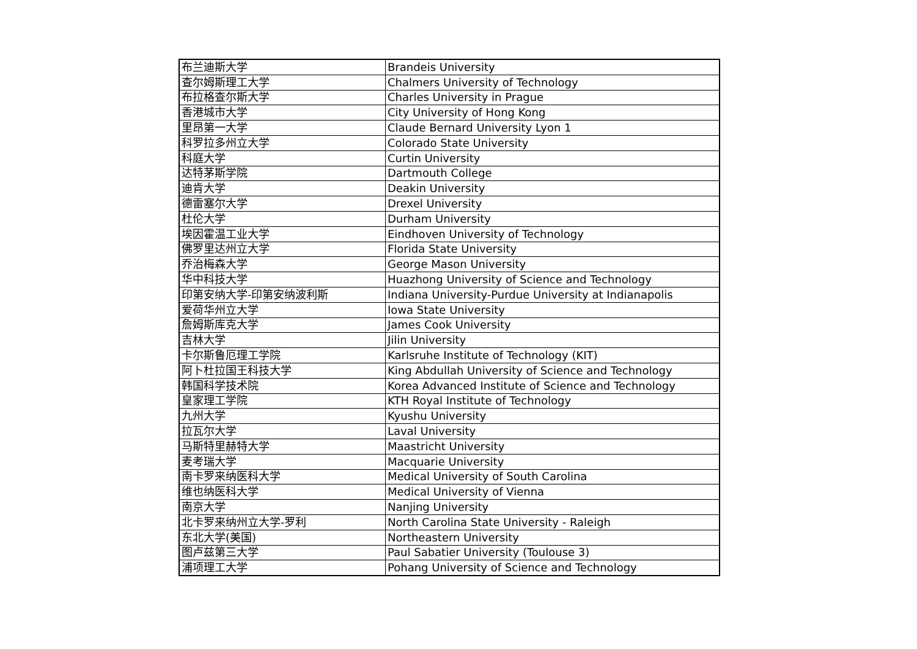| 布兰迪斯大学 | Brandeis University |
| 查尔姆斯理工大学 | Chalmers University of Technology |
| 布拉格查尔斯大学 | Charles University in Prague |
| 香港城市大学 | City University of Hong Kong |
| 里昂第一大学 | Claude Bernard University Lyon 1 |
| 科罗拉多州立大学 | Colorado State University |
| 科庭大学 | Curtin University |
| 达特茅斯学院 | Dartmouth College |
| 迪肯大学 | Deakin University |
| 德雷塞尔大学 | Drexel University |
| 杜伦大学 | Durham University |
| 埃因霍温工业大学 | Eindhoven University of Technology |
| 佛罗里达州立大学 | Florida State University |
| 乔治梅森大学 | George Mason University |
| 华中科技大学 | Huazhong University of Science and Technology |
| 印第安纳大学-印第安纳波利斯 | Indiana University-Purdue University at Indianapolis |
| 爱荷华州立大学 | Iowa State University |
| 詹姆斯库克大学 | James Cook University |
| 吉林大学 | Jilin University |
| 卡尔斯鲁厄理工学院 | Karlsruhe Institute of Technology (KIT) |
| 阿卜杜拉国王科技大学 | King Abdullah University of Science and Technology |
| 韩国科学技术院 | Korea Advanced Institute of Science and Technology |
| 皇家理工学院 | KTH Royal Institute of Technology |
| 九州大学 | Kyushu University |
| 拉瓦尔大学 | Laval University |
| 马斯特里赫特大学 | Maastricht University |
| 麦考瑞大学 | Macquarie University |
| 南卡罗来纳医科大学 | Medical University of South Carolina |
| 维也纳医科大学 | Medical University of Vienna |
| 南京大学 | Nanjing University |
| 北卡罗来纳州立大学-罗利 | North Carolina State University - Raleigh |
| 东北大学(美国) | Northeastern University |
| 图卢兹第三大学 | Paul Sabatier University (Toulouse 3) |
| 浦项理工大学 | Pohang University of Science and Technology |